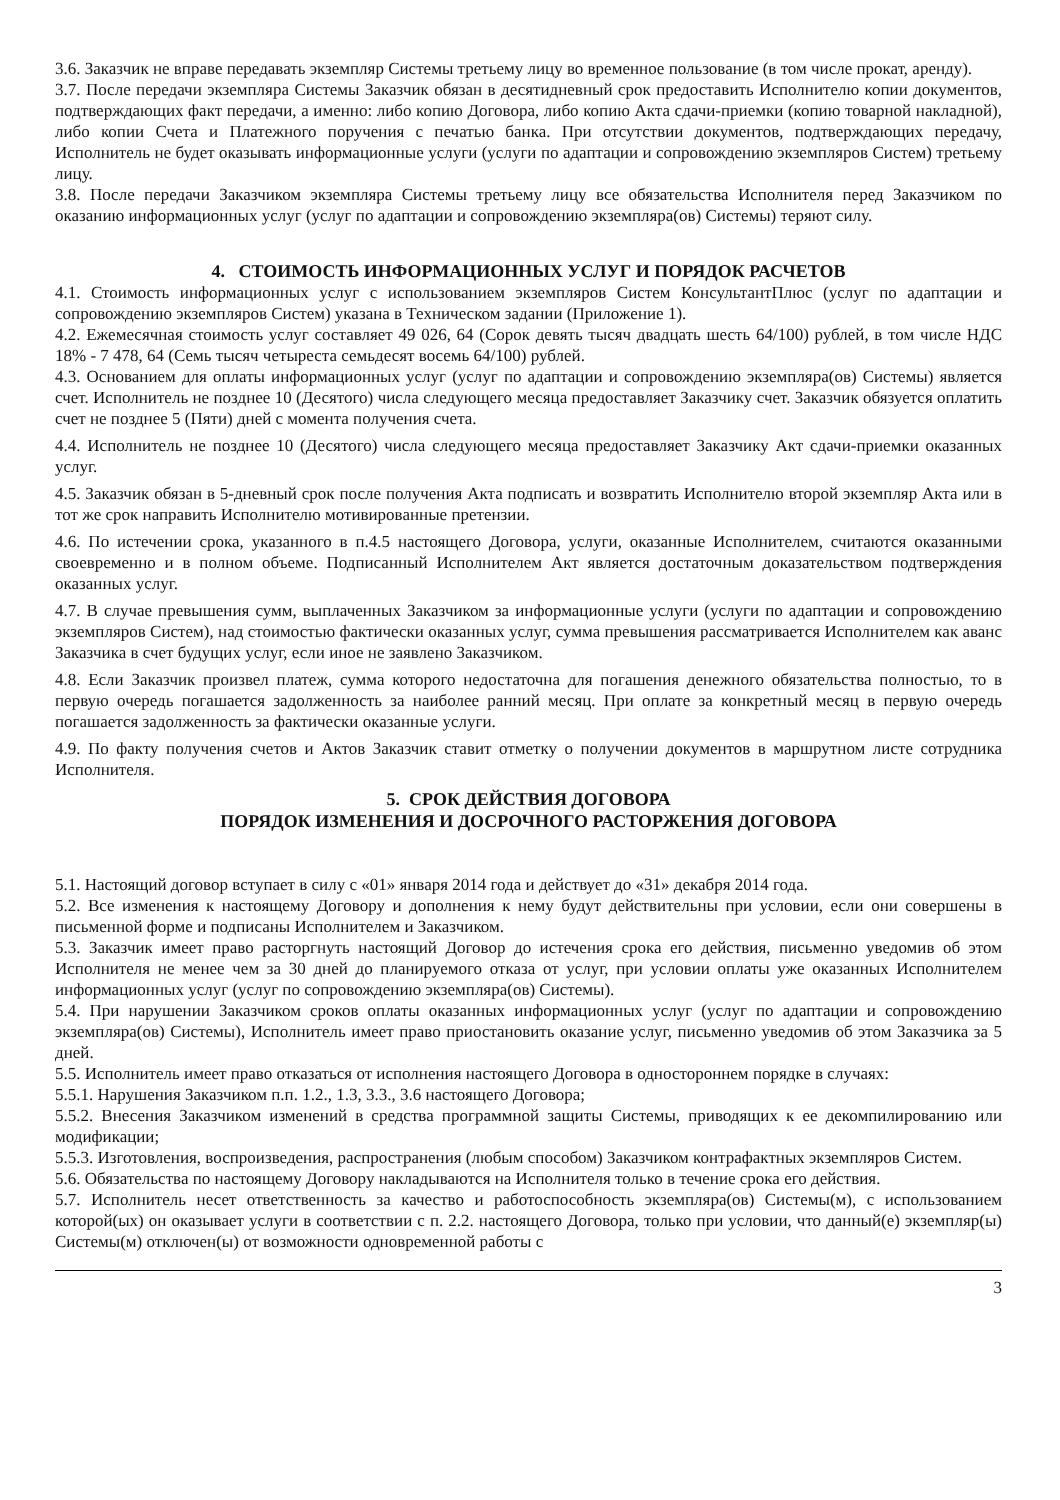3.6. Заказчик не вправе передавать экземпляр Системы третьему лицу во временное пользование (в том числе прокат, аренду).
3.7. После передачи экземпляра Системы Заказчик обязан в десятидневный срок предоставить Исполнителю копии документов, подтверждающих факт передачи, а именно: либо копию Договора, либо копию Акта сдачи-приемки (копию товарной накладной), либо копии Счета и Платежного поручения с печатью банка. При отсутствии документов, подтверждающих передачу, Исполнитель не будет оказывать информационные услуги (услуги по адаптации и сопровождению экземпляров Систем) третьему лицу.
3.8. После передачи Заказчиком экземпляра Системы третьему лицу все обязательства Исполнителя перед Заказчиком по оказанию информационных услуг (услуг по адаптации и сопровождению экземпляра(ов) Системы) теряют силу.
4. СТОИМОСТЬ ИНФОРМАЦИОННЫХ УСЛУГ И ПОРЯДОК РАСЧЕТОВ
4.1. Стоимость информационных услуг с использованием экземпляров Систем КонсультантПлюс (услуг по адаптации и сопровождению экземпляров Систем) указана в Техническом задании (Приложение 1).
4.2. Ежемесячная стоимость услуг составляет 49 026, 64 (Сорок девять тысяч двадцать шесть 64/100) рублей, в том числе НДС 18% - 7 478, 64 (Семь тысяч четыреста семьдесят восемь 64/100) рублей.
4.3. Основанием для оплаты информационных услуг (услуг по адаптации и сопровождению экземпляра(ов) Системы) является счет. Исполнитель не позднее 10 (Десятого) числа следующего месяца предоставляет Заказчику счет. Заказчик обязуется оплатить счет не позднее 5 (Пяти) дней с момента получения счета.
4.4. Исполнитель не позднее 10 (Десятого) числа следующего месяца предоставляет Заказчику Акт сдачи-приемки оказанных услуг.
4.5. Заказчик обязан в 5-дневный срок после получения Акта подписать и возвратить Исполнителю второй экземпляр Акта или в тот же срок направить Исполнителю мотивированные претензии.
4.6. По истечении срока, указанного в п.4.5 настоящего Договора, услуги, оказанные Исполнителем, считаются оказанными своевременно и в полном объеме. Подписанный Исполнителем Акт является достаточным доказательством подтверждения оказанных услуг.
4.7. В случае превышения сумм, выплаченных Заказчиком за информационные услуги (услуги по адаптации и сопровождению экземпляров Систем), над стоимостью фактически оказанных услуг, сумма превышения рассматривается Исполнителем как аванс Заказчика в счет будущих услуг, если иное не заявлено Заказчиком.
4.8. Если Заказчик произвел платеж, сумма которого недостаточна для погашения денежного обязательства полностью, то в первую очередь погашается задолженность за наиболее ранний месяц. При оплате за конкретный месяц в первую очередь погашается задолженность за фактически оказанные услуги.
4.9. По факту получения счетов и Актов Заказчик ставит отметку о получении документов в маршрутном листе сотрудника Исполнителя.
5. СРОК ДЕЙСТВИЯ ДОГОВОРА
ПОРЯДОК ИЗМЕНЕНИЯ И ДОСРОЧНОГО РАСТОРЖЕНИЯ ДОГОВОРА
5.1. Настоящий договор вступает в силу с «01» января 2014 года и действует до «31» декабря 2014 года.
5.2. Все изменения к настоящему Договору и дополнения к нему будут действительны при условии, если они совершены в письменной форме и подписаны Исполнителем и Заказчиком.
5.3. Заказчик имеет право расторгнуть настоящий Договор до истечения срока его действия, письменно уведомив об этом Исполнителя не менее чем за 30 дней до планируемого отказа от услуг, при условии оплаты уже оказанных Исполнителем информационных услуг (услуг по сопровождению экземпляра(ов) Системы).
5.4. При нарушении Заказчиком сроков оплаты оказанных информационных услуг (услуг по адаптации и сопровождению экземпляра(ов) Системы), Исполнитель имеет право приостановить оказание услуг, письменно уведомив об этом Заказчика за 5 дней.
5.5. Исполнитель имеет право отказаться от исполнения настоящего Договора в одностороннем порядке в случаях:
5.5.1. Нарушения Заказчиком п.п. 1.2., 1.3, 3.3., 3.6 настоящего Договора;
5.5.2. Внесения Заказчиком изменений в средства программной защиты Системы, приводящих к ее декомпилированию или модификации;
5.5.3. Изготовления, воспроизведения, распространения (любым способом) Заказчиком контрафактных экземпляров Систем.
5.6. Обязательства по настоящему Договору накладываются на Исполнителя только в течение срока его действия.
5.7. Исполнитель несет ответственность за качество и работоспособность экземпляра(ов) Системы(м), с использованием которой(ых) он оказывает услуги в соответствии с п. 2.2. настоящего Договора, только при условии, что данный(е) экземпляр(ы) Системы(м) отключен(ы) от возможности одновременной работы с
3